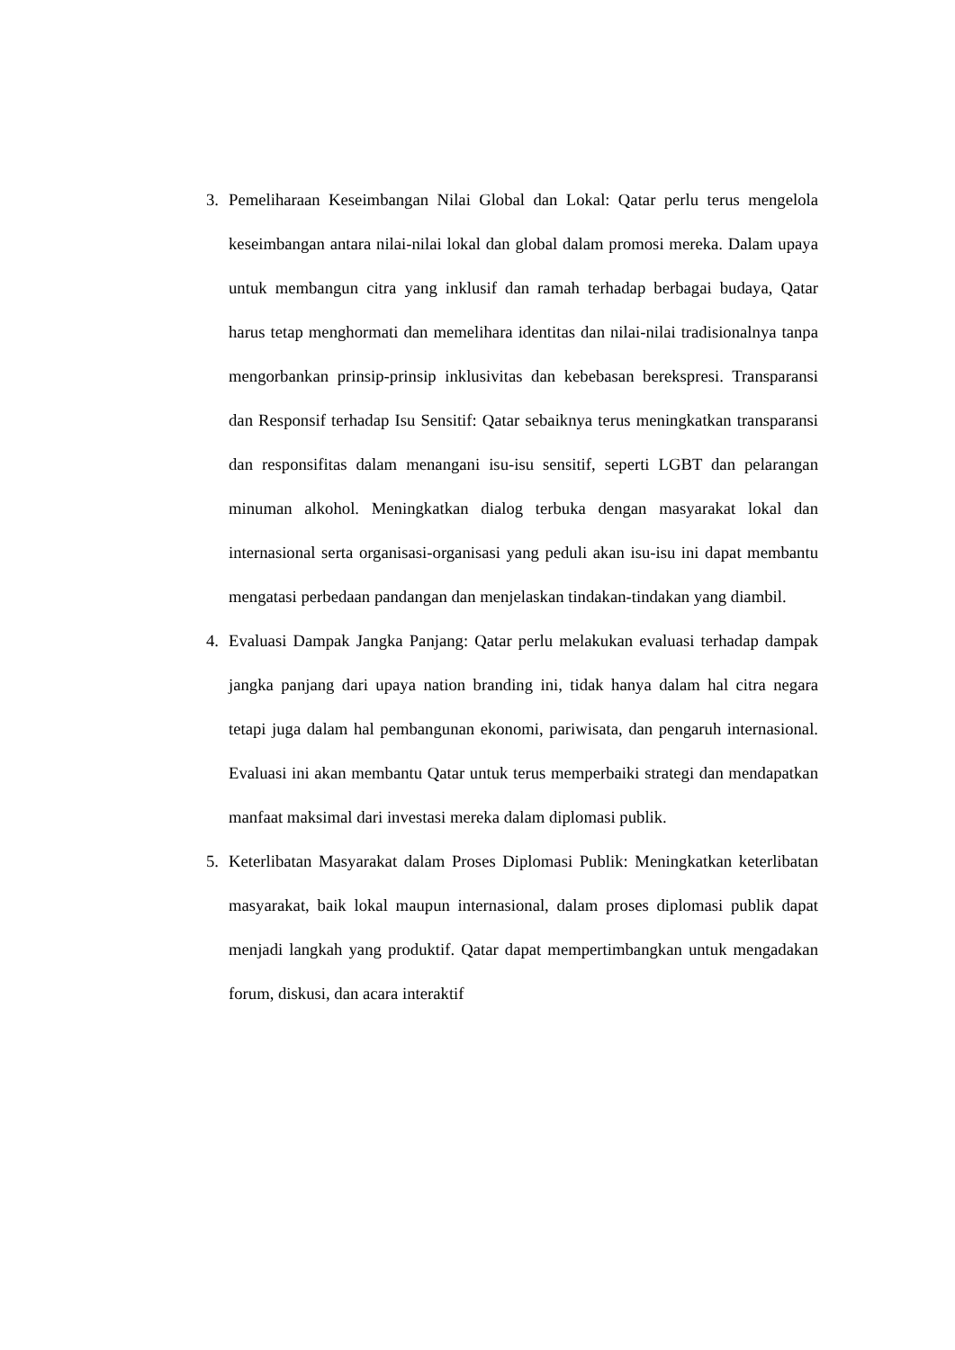3. Pemeliharaan Keseimbangan Nilai Global dan Lokal: Qatar perlu terus mengelola keseimbangan antara nilai-nilai lokal dan global dalam promosi mereka. Dalam upaya untuk membangun citra yang inklusif dan ramah terhadap berbagai budaya, Qatar harus tetap menghormati dan memelihara identitas dan nilai-nilai tradisionalnya tanpa mengorbankan prinsip-prinsip inklusivitas dan kebebasan berekspresi. Transparansi dan Responsif terhadap Isu Sensitif: Qatar sebaiknya terus meningkatkan transparansi dan responsifitas dalam menangani isu-isu sensitif, seperti LGBT dan pelarangan minuman alkohol. Meningkatkan dialog terbuka dengan masyarakat lokal dan internasional serta organisasi-organisasi yang peduli akan isu-isu ini dapat membantu mengatasi perbedaan pandangan dan menjelaskan tindakan-tindakan yang diambil.
4. Evaluasi Dampak Jangka Panjang: Qatar perlu melakukan evaluasi terhadap dampak jangka panjang dari upaya nation branding ini, tidak hanya dalam hal citra negara tetapi juga dalam hal pembangunan ekonomi, pariwisata, dan pengaruh internasional. Evaluasi ini akan membantu Qatar untuk terus memperbaiki strategi dan mendapatkan manfaat maksimal dari investasi mereka dalam diplomasi publik.
5. Keterlibatan Masyarakat dalam Proses Diplomasi Publik: Meningkatkan keterlibatan masyarakat, baik lokal maupun internasional, dalam proses diplomasi publik dapat menjadi langkah yang produktif. Qatar dapat mempertimbangkan untuk mengadakan forum, diskusi, dan acara interaktif